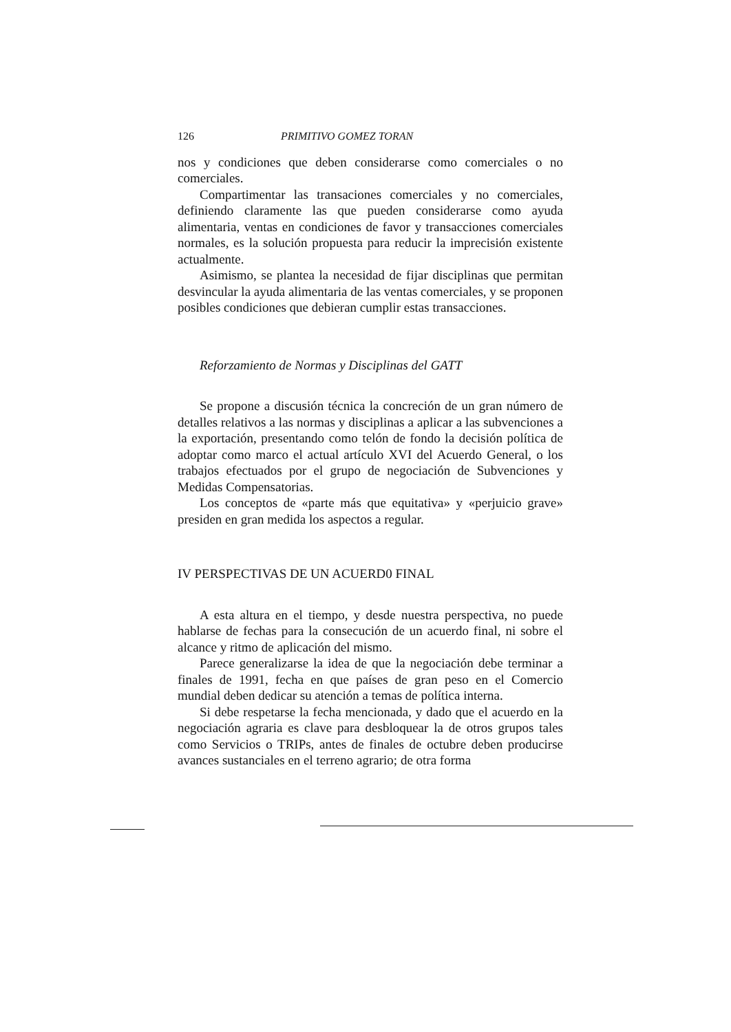126 PRIMITIVO GOMEZ TORAN
nos y condiciones que deben considerarse como comerciales o no comerciales.
Compartimentar las transaciones comerciales y no comerciales, definiendo claramente las que pueden considerarse como ayuda alimentaria, ventas en condiciones de favor y transacciones comerciales normales, es la solución propuesta para reducir la imprecisión existente actualmente.
Asimismo, se plantea la necesidad de fijar disciplinas que permitan desvincular la ayuda alimentaria de las ventas comerciales, y se proponen posibles condiciones que debieran cumplir estas transacciones.
Reforzamiento de Normas y Disciplinas del GATT
Se propone a discusión técnica la concreción de un gran número de detalles relativos a las normas y disciplinas a aplicar a las subvenciones a la exportación, presentando como telón de fondo la decisión política de adoptar como marco el actual artículo XVI del Acuerdo General, o los trabajos efectuados por el grupo de negociación de Subvenciones y Medidas Compensatorias.
Los conceptos de «parte más que equitativa» y «perjuicio grave» presiden en gran medida los aspectos a regular.
IV PERSPECTIVAS DE UN ACUERD0 FINAL
A esta altura en el tiempo, y desde nuestra perspectiva, no puede hablarse de fechas para la consecución de un acuerdo final, ni sobre el alcance y ritmo de aplicación del mismo.
Parece generalizarse la idea de que la negociación debe terminar a finales de 1991, fecha en que países de gran peso en el Comercio mundial deben dedicar su atención a temas de política interna.
Si debe respetarse la fecha mencionada, y dado que el acuerdo en la negociación agraria es clave para desbloquear la de otros grupos tales como Servicios o TRIPs, antes de finales de octubre deben producirse avances sustanciales en el terreno agrario; de otra forma